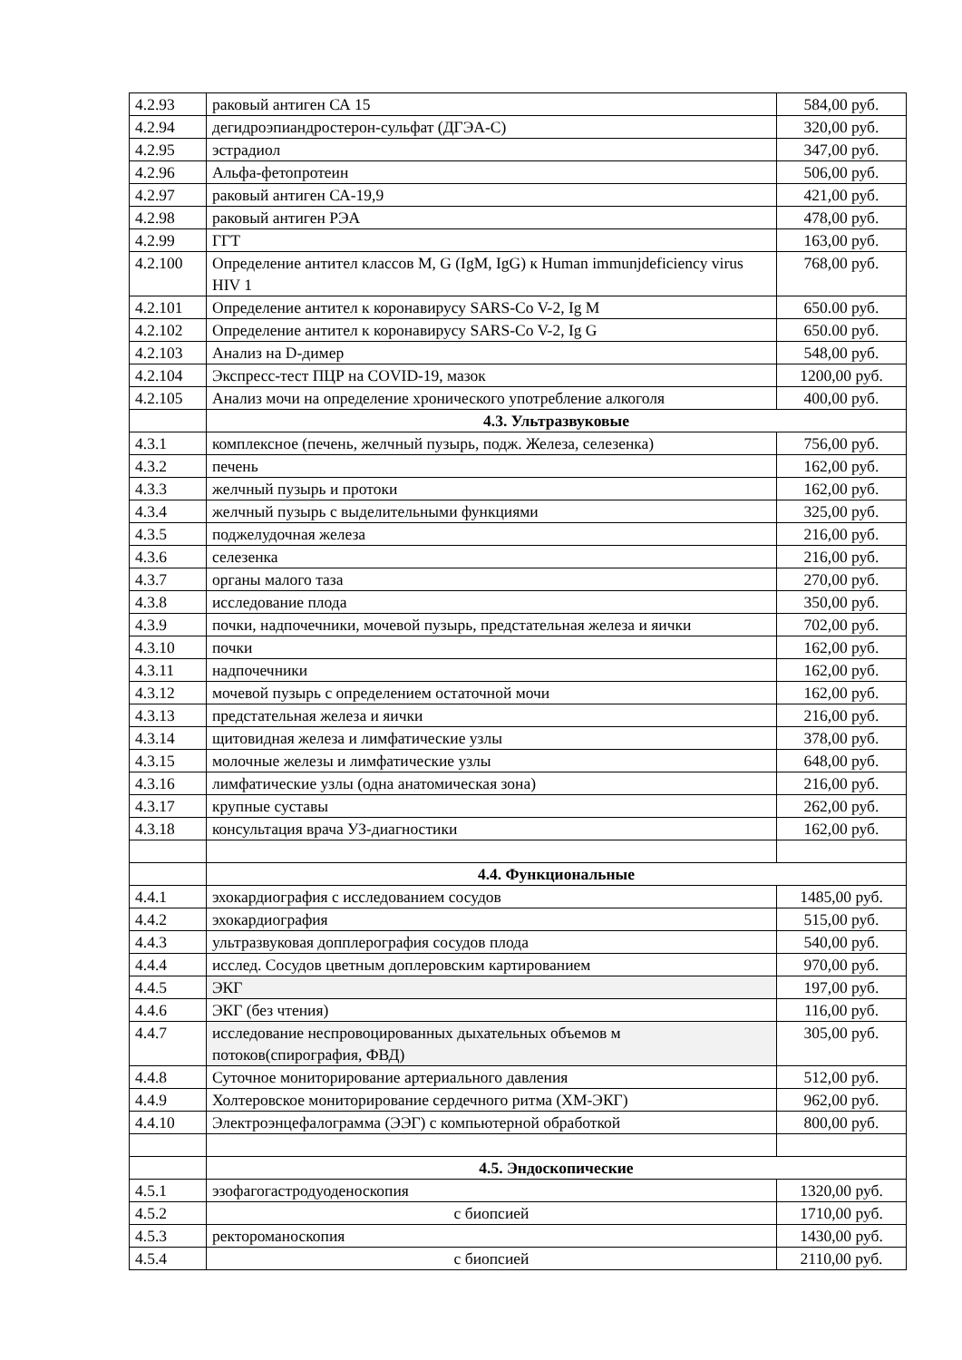| 4.2.93 | раковый антиген СА 15 | 584,00 руб. |
| 4.2.94 | дегидроэпиандростерон-сульфат (ДГЭА-С) | 320,00 руб. |
| 4.2.95 | эстрадиол | 347,00 руб. |
| 4.2.96 | Альфа-фетопротеин | 506,00 руб. |
| 4.2.97 | раковый антиген СА-19,9 | 421,00 руб. |
| 4.2.98 | раковый антиген РЭА | 478,00 руб. |
| 4.2.99 | ГГТ | 163,00 руб. |
| 4.2.100 | Определение антител классов M, G (IgM, IgG) к Human immunjdeficiency virus HIV 1 | 768,00 руб. |
| 4.2.101 | Определение антител к коронавирусу SARS-Co V-2, Ig M | 650.00 руб. |
| 4.2.102 | Определение антител к коронавирусу SARS-Co V-2, Ig G | 650.00 руб. |
| 4.2.103 | Анализ на D-димер | 548,00 руб. |
| 4.2.104 | Экспресс-тест ПЦР на COVID-19, мазок | 1200,00 руб. |
| 4.2.105 | Анализ мочи на определение хронического употребление алкоголя | 400,00 руб. |
| | 4.3. Ультразвуковые | |
| 4.3.1 | комплексное (печень, желчный пузырь, подж. Железа, селезенка) | 756,00 руб. |
| 4.3.2 | печень | 162,00 руб. |
| 4.3.3 | желчный пузырь и протоки | 162,00 руб. |
| 4.3.4 | желчный пузырь с выделительными функциями | 325,00 руб. |
| 4.3.5 | поджелудочная железа | 216,00 руб. |
| 4.3.6 | селезенка | 216,00 руб. |
| 4.3.7 | органы малого таза | 270,00 руб. |
| 4.3.8 | исследование плода | 350,00 руб. |
| 4.3.9 | почки, надпочечники, мочевой пузырь, предстательная железа и яички | 702,00 руб. |
| 4.3.10 | почки | 162,00 руб. |
| 4.3.11 | надпочечники | 162,00 руб. |
| 4.3.12 | мочевой пузырь с определением остаточной мочи | 162,00 руб. |
| 4.3.13 | предстательная железа и яички | 216,00 руб. |
| 4.3.14 | щитовидная железа и лимфатические узлы | 378,00 руб. |
| 4.3.15 | молочные железы и лимфатические узлы | 648,00 руб. |
| 4.3.16 | лимфатические узлы (одна анатомическая зона) | 216,00 руб. |
| 4.3.17 | крупные суставы | 262,00 руб. |
| 4.3.18 | консультация врача УЗ-диагностики | 162,00 руб. |
| | 4.4. Функциональные | |
| 4.4.1 | эхокардиография с исследованием сосудов | 1485,00 руб. |
| 4.4.2 | эхокардиография | 515,00 руб. |
| 4.4.3 | ультразвуковая допплерография сосудов плода | 540,00 руб. |
| 4.4.4 | исслед. Сосудов цветным доплеровским картированием | 970,00 руб. |
| 4.4.5 | ЭКГ | 197,00 руб. |
| 4.4.6 | ЭКГ (без чтения) | 116,00 руб. |
| 4.4.7 | исследование неспровоцированных дыхательных объемов м потоков(спирография, ФВД) | 305,00 руб. |
| 4.4.8 | Суточное мониторирование артериального давления | 512,00 руб. |
| 4.4.9 | Холтеровское мониторирование сердечного ритма (ХМ-ЭКГ) | 962,00 руб. |
| 4.4.10 | Электроэнцефалограмма (ЭЭГ) с компьютерной обработкой | 800,00 руб. |
| | 4.5. Эндоскопические | |
| 4.5.1 | эзофагогастродуоденоскопия | 1320,00 руб. |
| 4.5.2 | с биопсией | 1710,00 руб. |
| 4.5.3 | ректороманоскопия | 1430,00 руб. |
| 4.5.4 | с биопсией | 2110,00 руб. |